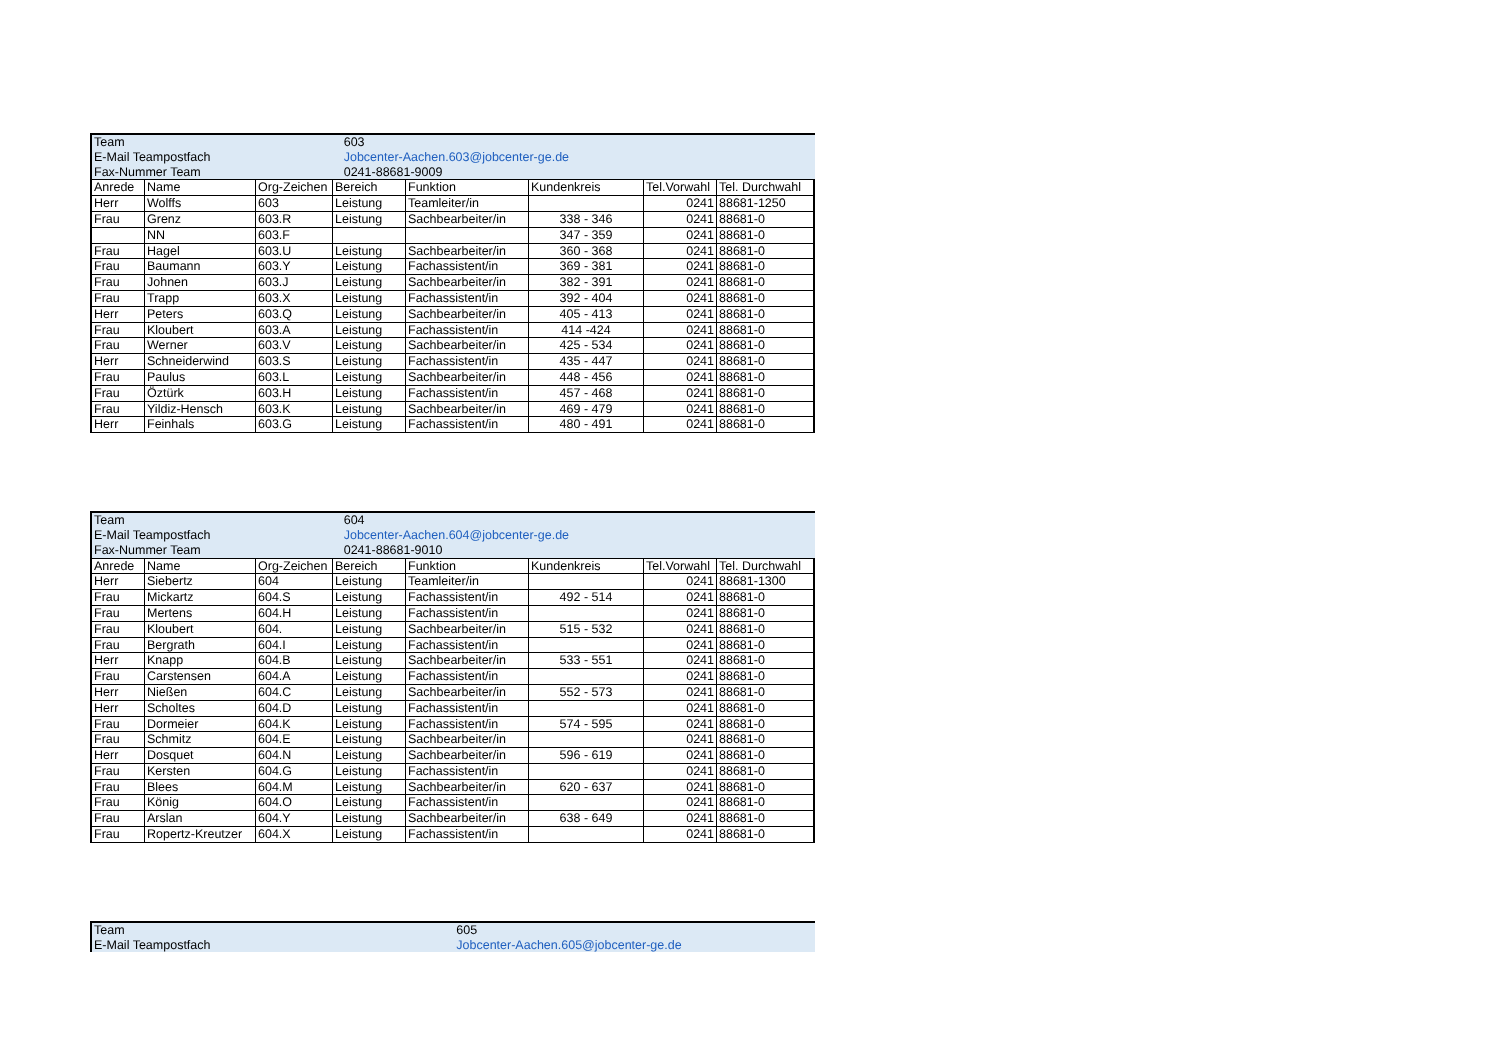| Team | 603 |
| E-Mail Teampostfach | Jobcenter-Aachen.603@jobcenter-ge.de |
| Fax-Nummer Team | 0241-88681-9009 |
| Anrede | Name | Org-Zeichen | Bereich | Funktion | Kundenkreis | Tel.Vorwahl | Tel. Durchwahl |
| --- | --- | --- | --- | --- | --- | --- | --- |
| Herr | Wolffs | 603 | Leistung | Teamleiter/in | | 0241 | 88681-1250 |
| Frau | Grenz | 603.R | Leistung | Sachbearbeiter/in | 338 - 346 | 0241 | 88681-0 |
| | NN | 603.F | | | 347 - 359 | 0241 | 88681-0 |
| Frau | Hagel | 603.U | Leistung | Sachbearbeiter/in | 360 - 368 | 0241 | 88681-0 |
| Frau | Baumann | 603.Y | Leistung | Fachassistent/in | 369 - 381 | 0241 | 88681-0 |
| Frau | Johnen | 603.J | Leistung | Sachbearbeiter/in | 382 - 391 | 0241 | 88681-0 |
| Frau | Trapp | 603.X | Leistung | Fachassistent/in | 392 - 404 | 0241 | 88681-0 |
| Herr | Peters | 603.Q | Leistung | Sachbearbeiter/in | 405 - 413 | 0241 | 88681-0 |
| Frau | Kloubert | 603.A | Leistung | Fachassistent/in | 414 -424 | 0241 | 88681-0 |
| Frau | Werner | 603.V | Leistung | Sachbearbeiter/in | 425 - 534 | 0241 | 88681-0 |
| Herr | Schneiderwind | 603.S | Leistung | Fachassistent/in | 435 - 447 | 0241 | 88681-0 |
| Frau | Paulus | 603.L | Leistung | Sachbearbeiter/in | 448 - 456 | 0241 | 88681-0 |
| Frau | Öztürk | 603.H | Leistung | Fachassistent/in | 457 - 468 | 0241 | 88681-0 |
| Frau | Yildiz-Hensch | 603.K | Leistung | Sachbearbeiter/in | 469 - 479 | 0241 | 88681-0 |
| Herr | Feinhals | 603.G | Leistung | Fachassistent/in | 480 - 491 | 0241 | 88681-0 |
| Team | 604 |
| E-Mail Teampostfach | Jobcenter-Aachen.604@jobcenter-ge.de |
| Fax-Nummer Team | 0241-88681-9010 |
| Anrede | Name | Org-Zeichen | Bereich | Funktion | Kundenkreis | Tel.Vorwahl | Tel. Durchwahl |
| --- | --- | --- | --- | --- | --- | --- | --- |
| Herr | Siebertz | 604 | Leistung | Teamleiter/in | | 0241 | 88681-1300 |
| Frau | Mickartz | 604.S | Leistung | Fachassistent/in | 492 - 514 | 0241 | 88681-0 |
| Frau | Mertens | 604.H | Leistung | Fachassistent/in | | 0241 | 88681-0 |
| Frau | Kloubert | 604. | Leistung | Sachbearbeiter/in | 515 - 532 | 0241 | 88681-0 |
| Frau | Bergrath | 604.I | Leistung | Fachassistent/in | | 0241 | 88681-0 |
| Herr | Knapp | 604.B | Leistung | Sachbearbeiter/in | 533 - 551 | 0241 | 88681-0 |
| Frau | Carstensen | 604.A | Leistung | Fachassistent/in | | 0241 | 88681-0 |
| Herr | Nießen | 604.C | Leistung | Sachbearbeiter/in | 552 - 573 | 0241 | 88681-0 |
| Herr | Scholtes | 604.D | Leistung | Fachassistent/in | | 0241 | 88681-0 |
| Frau | Dormeier | 604.K | Leistung | Fachassistent/in | 574 - 595 | 0241 | 88681-0 |
| Frau | Schmitz | 604.E | Leistung | Sachbearbeiter/in | | 0241 | 88681-0 |
| Herr | Dosquet | 604.N | Leistung | Sachbearbeiter/in | 596 - 619 | 0241 | 88681-0 |
| Frau | Kersten | 604.G | Leistung | Fachassistent/in | | 0241 | 88681-0 |
| Frau | Blees | 604.M | Leistung | Sachbearbeiter/in | 620 - 637 | 0241 | 88681-0 |
| Frau | König | 604.O | Leistung | Fachassistent/in | | 0241 | 88681-0 |
| Frau | Arslan | 604.Y | Leistung | Sachbearbeiter/in | 638 - 649 | 0241 | 88681-0 |
| Frau | Ropertz-Kreutzer | 604.X | Leistung | Fachassistent/in | | 0241 | 88681-0 |
| Team | 605 |
| E-Mail Teampostfach | Jobcenter-Aachen.605@jobcenter-ge.de |